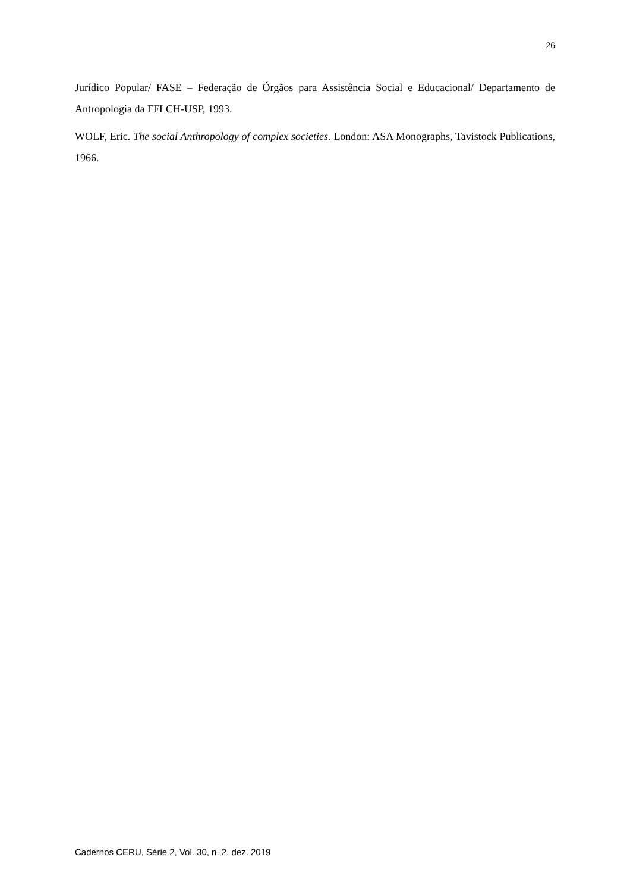26
Jurídico Popular/ FASE – Federação de Órgãos para Assistência Social e Educacional/ Departamento de Antropologia da FFLCH-USP, 1993.
WOLF, Eric. The social Anthropology of complex societies. London: ASA Monographs, Tavistock Publications, 1966.
Cadernos CERU, Série 2, Vol. 30, n. 2, dez. 2019